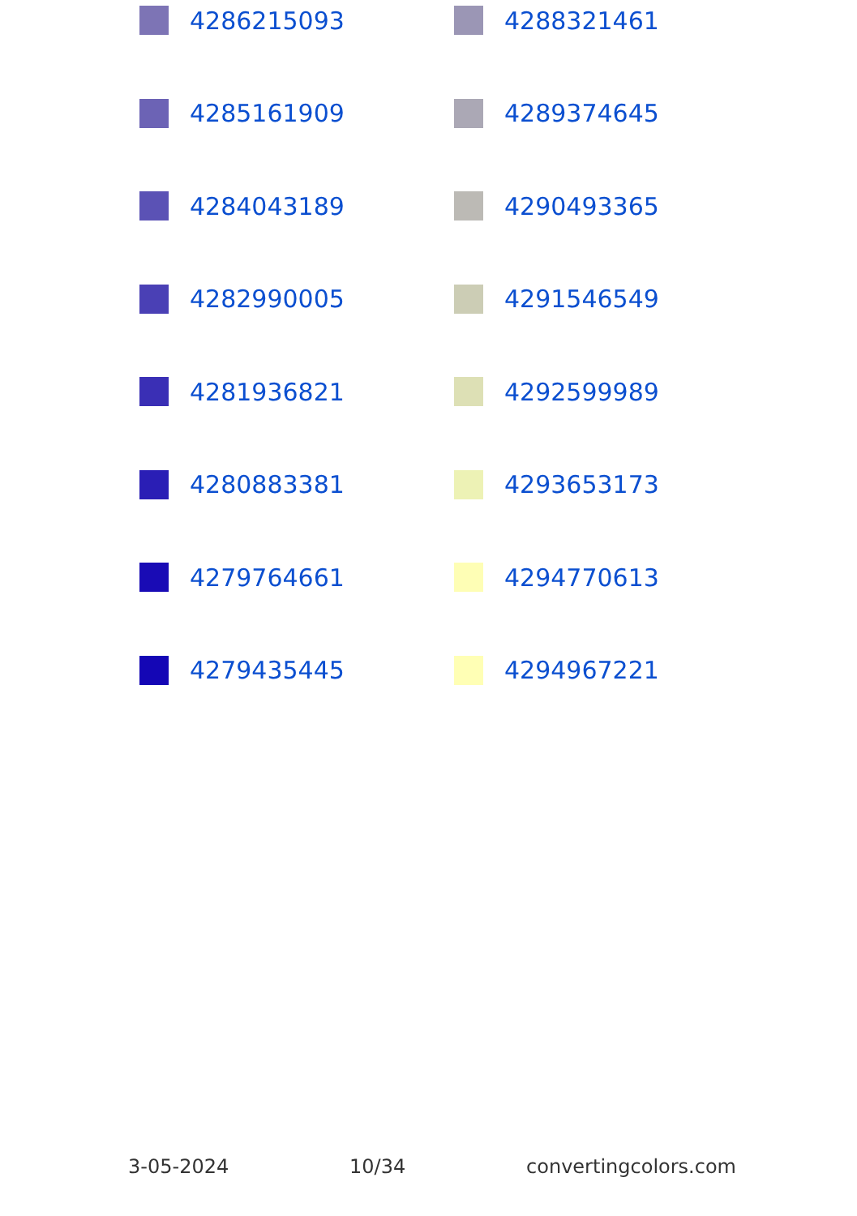4286215093 4288321461
4285161909 4289374645
4284043189 4290493365
4282990005 4291546549
4281936821 4292599989
4280883381 4293653173
4279764661 4294770613
4279435445 4294967221
3-05-2024 10/34 convertingcolors.com